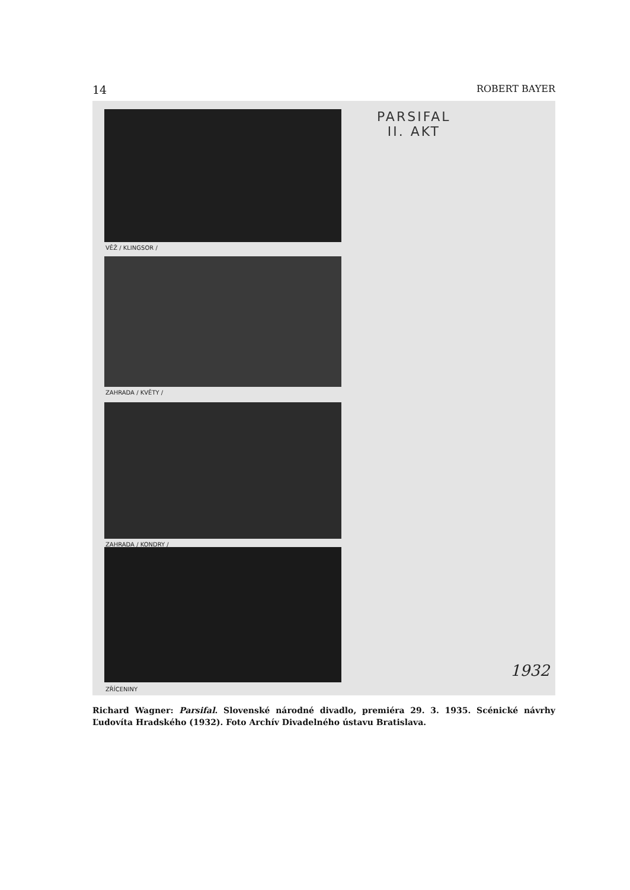14 ROBERT BAYER
VĚŽ / KLINGSOR /
ZAHRADA / KVĚTY /
ZAHRADA / KONDRY /
ZŘÍCENINY
PARSIFAL
II. AKT
1932
Richard Wagner: Parsifal. Slovenské národné divadlo, premiéra 29. 3. 1935. Scénické návrhy Ľudovíta Hradského (1932). Foto Archív Divadelného ústavu Bratislava.